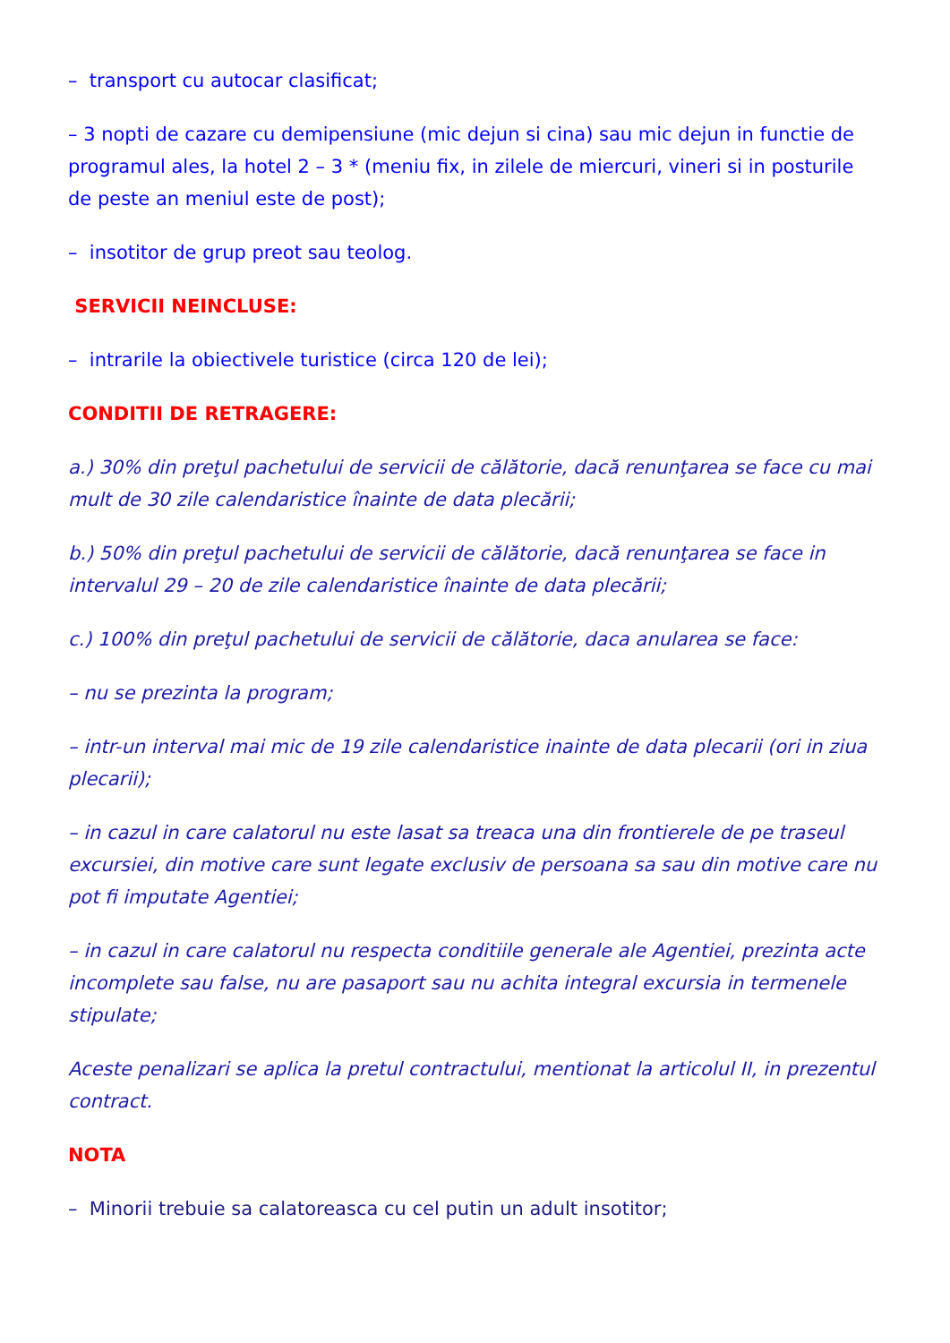– transport cu autocar clasificat;
– 3 nopti de cazare cu demipensiune (mic dejun si cina) sau mic dejun in functie de programul ales, la hotel 2 – 3 * (meniu fix, in zilele de miercuri, vineri si in posturile de peste an meniul este de post);
– insotitor de grup preot sau teolog.
SERVICII NEINCLUSE:
– intrarile la obiectivele turistice (circa 120 de lei);
CONDITII DE RETRAGERE:
a.) 30% din preţul pachetului de servicii de călătorie, dacă renunţarea se face cu mai mult de 30 zile calendaristice înainte de data plecării;
b.) 50% din preţul pachetului de servicii de călătorie, dacă renunţarea se face in intervalul 29 – 20 de zile calendaristice înainte de data plecării;
c.) 100% din preţul pachetului de servicii de călătorie, daca anularea se face:
– nu se prezinta la program;
– intr-un interval mai mic de 19 zile calendaristice inainte de data plecarii (ori in ziua plecarii);
– in cazul in care calatorul nu este lasat sa treaca una din frontierele de pe traseul excursiei, din motive care sunt legate exclusiv de persoana sa sau din motive care nu pot fi imputate Agentiei;
– in cazul in care calatorul nu respecta conditiile generale ale Agentiei, prezinta acte incomplete sau false, nu are pasaport sau nu achita integral excursia in termenele stipulate;
Aceste penalizari se aplica la pretul contractului, mentionat la articolul II, in prezentul contract.
NOTA
– Minorii trebuie sa calatoreasca cu cel putin un adult insotitor;